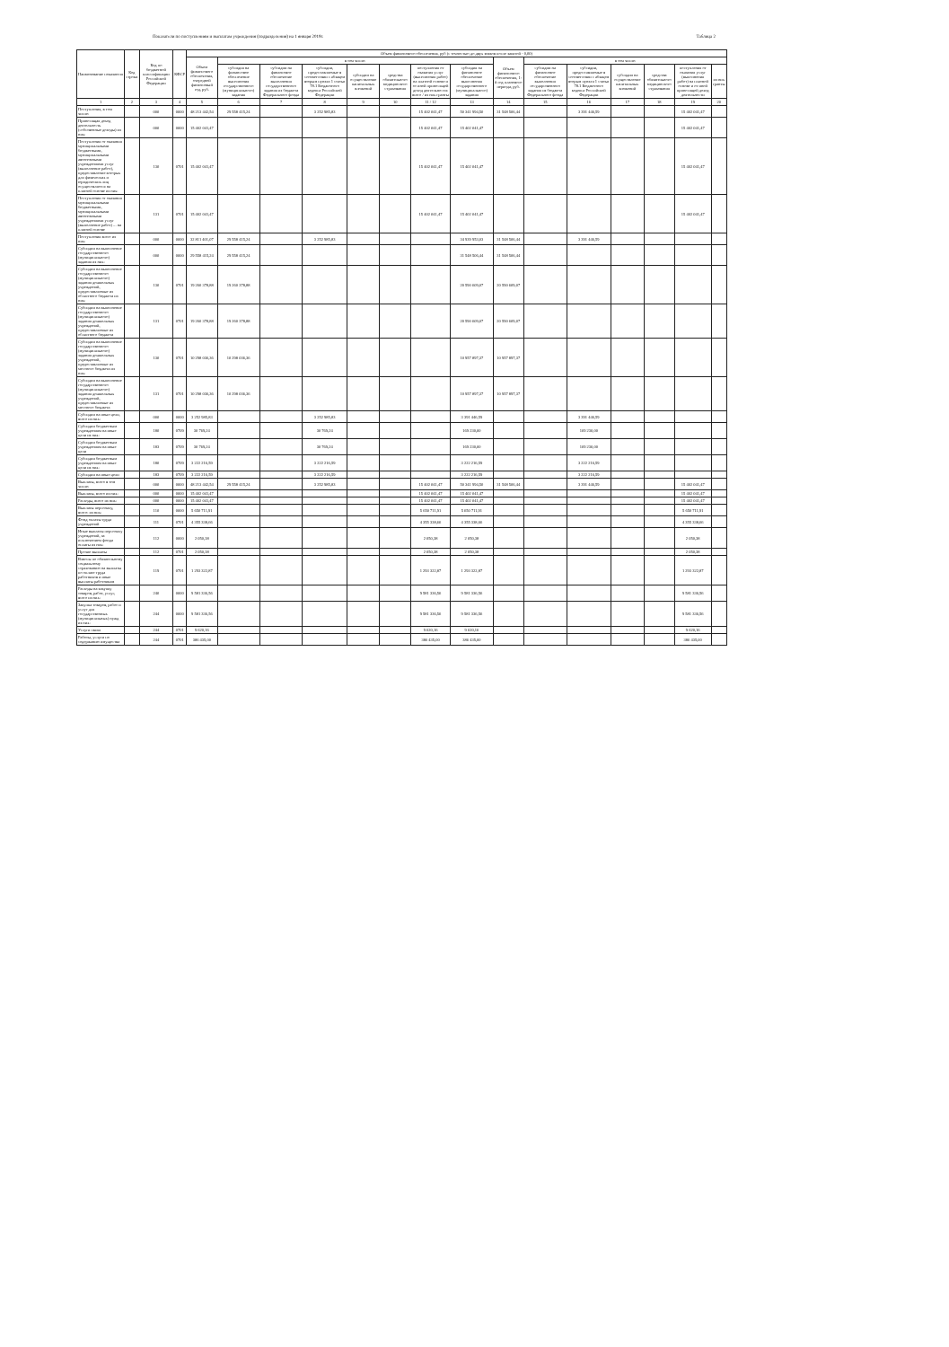Показатели по поступлениям и выплатам учреждения (подразделения) на 1 января 2019г. Таблица 2
| Наименование показателя | Код строки | Код по бюджетной классификации Российской Федерации | КФСР | Объем финансового обеспечения, руб (с точностью до двух знаков после запятой - 0,00) | | | | | | | | | | | | | | |
| --- | --- | --- | --- | --- | --- | --- | --- | --- | --- | --- | --- | --- | --- | --- | --- | --- | --- | --- |
| | | | | Объем финансового обеспечения, очередной финансовый год, руб. | в том числе: | | | | | | | Объем финансового обеспечения, 1-й год планового периода, руб. | в том числе: | | | | | |
| | | | | | субсидия на финансовое обеспечение выполнения государственного (муниципального) задания | субсидии на финансовое обеспечение выполнения государственного задания из бюджета Федерального фонда | субсидии, предоставляемые в соответствии с абзацем вторым пункта 1 статьи 78.1 Бюджетного кодекса Российской Федерации | субсидии на осуществление капитальных вложений | средства обязательного медицинского страхования | поступления от оказания услуг (выполнения работ) на платной основе и от иной приносящей доход деятельности: всего / из них гранты | субсидия на финансовое обеспечение выполнения государственного (муниципального) задания | | субсидии на финансовое обеспечение выполнения государственного задания из бюджета Федерального фонда | субсидии, предоставляемые в соответствии с абзацем вторым пункта 1 статьи 78.1 Бюджетного кодекса Российской Федерации | субсидии на осуществление капитальных вложений | средства обязательного медицинского страхования | поступления от оказания услуг (выполнения работ) на платной основе и от иной приносящей доход деятельности | из них гранты |
| 1 | 2 | 3 | 4 | 5 | 6 | 7 | 8 | 9 | 10 | 11 / 12 | 13 | 14 | 15 | 16 | 17 | 18 | 19 | 20 |
| Поступления, в том числе: | | 000 | 0000 | 48 213 442,54 | 29 558 415,24 | | 3 252 985,83 | | | 15 402 041,47 | 50 341 994,50 | 31 548 506,44 | | 3 391 446,59 | | | 15 402 041,47 | |
| Приносящая доход деятельность (собственные доходы) из них: | | 000 | 0000 | 15 402 041,47 | | | | | | 15 402 041,47 | 15 402 041,47 | | | | | | 15 402 041,47 | |
| Поступления от оказания муниципальными бюджетными, муниципальными автономными учреждениями услуг (выполнение работ), предоставление которых для физических и юридических лиц осуществляется на платной основе из них: | | 130 | 0701 | 15 402 041,47 | | | | | | 15 402 041,47 | 15 402 041,47 | | | | | | 15 402 041,47 | |
| Поступления от оказания муниципальными бюджетными, муниципальными автономными учреждениями услуг (выполнение работ) ... на платной основе | | 131 | 0701 | 15 402 041,47 | | | | | | 15 402 041,47 | 15 402 041,47 | | | | | | 15 402 041,47 | |
| Поступления всего из них: | | 000 | 0000 | 32 811 401,07 | 29 558 415,24 | | 3 252 985,83 | | | | 34 939 953,03 | 31 548 506,44 | | 3 391 446,59 | | | | |
| Субсидии на выполнение государственного (муниципального) задания из них: | | 000 | 0000 | 29 558 415,24 | 29 558 415,24 | | | | | | 31 548 506,44 | 31 548 506,44 | | | | | | |
| Субсидии на выполнение государственного (муниципального) задания дошкольных учреждений, предоставляемые из областного бюджета из них: | | 130 | 0701 | 19 260 378,88 | 19 260 378,88 | | | | | | 20 590 609,07 | 20 590 609,07 | | | | | | |
| Субсидии на выполнение государственного (муниципального) задания дошкольных учреждений, предоставляемые из областного бюджета | | 131 | 0701 | 19 260 378,88 | 19 260 378,88 | | | | | | 20 590 609,07 | 20 590 609,07 | | | | | | |
| Субсидии на выполнение государственного (муниципального) задания дошкольных учреждений, предоставляемые из местного бюджета из них: | | 130 | 0701 | 10 298 036,36 | 10 298 036,36 | | | | | | 10 957 897,37 | 10 957 897,37 | | | | | | |
| Субсидии на выполнение государственного (муниципального) задания дошкольных учреждений, предоставляемые из местного бюджета | | 131 | 0701 | 10 298 036,36 | 10 298 036,36 | | | | | | 10 957 897,37 | 10 957 897,37 | | | | | | |
| Субсидии на иные цели, всего из них: | | 000 | 0000 | 3 252 985,83 | | | 3 252 985,83 | | | | 3 391 446,59 | | | 3 391 446,59 | | | | |
| Субсидии бюджетным учреждениям на иные цели из них: | | 180 | 0709 | 30 769,24 | | | 30 769,24 | | | | 169 230,00 | | | 169 230,00 | | | | |
| Субсидии бюджетным учреждениям на иные цели | | 183 | 0709 | 30 769,24 | | | 30 769,24 | | | | 169 230,00 | | | 169 230,00 | | | | |
| Субсидии бюджетным учреждениям на иные цели из них: | | 180 | 0709 | 3 222 216,59 | | | 3 222 216,59 | | | | 3 222 216,59 | | | 3 222 216,59 | | | | |
| Субсидии на иные цели | | 183 | 0709 | 3 222 216,59 | | | 3 222 216,59 | | | | 3 222 216,59 | | | 3 222 216,59 | | | | |
| Выплаты, всего в том числе: | | 000 | 0000 | 48 213 442,54 | 29 558 415,24 | | 3 252 985,83 | | | 15 402 041,47 | 50 341 994,50 | 31 548 506,44 | | 3 391 446,59 | | | 15 402 041,47 | |
| Выплаты, всего из них: | | 000 | 0000 | 15 402 041,47 | | | | | | 15 402 041,47 | 15 402 041,47 | | | | | | 15 402 041,47 | |
| Расходы, всего из них: | | 000 | 0000 | 15 402 041,47 | | | | | | 15 402 041,47 | 15 402 041,47 | | | | | | 15 402 041,47 | |
| Выплаты персоналу, всего: из них: | | 110 | 0000 | 5 650 711,91 | | | | | | 5 650 711,91 | 5 650 711,91 | | | | | | 5 650 711,91 | |
| Фонд оплаты труда учреждений | | 111 | 0701 | 4 355 338,66 | | | | | | 4 355 338,66 | 4 355 338,66 | | | | | | 4 355 338,66 | |
| Иные выплаты персоналу учреждений, за исключением фонда оплаты из них: | | 112 | 0000 | 2 050,38 | | | | | | 2 050,38 | 2 050,38 | | | | | | 2 050,38 | |
| Прочие выплаты | | 112 | 0701 | 2 050,38 | | | | | | 2 050,38 | 2 050,38 | | | | | | 2 050,38 | |
| Взносы по обязательному социальному страхованию на выплаты по оплате труда работников и иные выплаты работникам | | 119 | 0701 | 1 293 322,87 | | | | | | 1 293 322,87 | 1 293 322,87 | | | | | | 1 293 322,87 | |
| Расходы на закупку товаров, работ, услуг, всего из них: | | 240 | 0000 | 9 581 336,56 | | | | | | 9 581 336,56 | 9 581 336,56 | | | | | | 9 581 336,56 | |
| Закупка товаров, работ и услуг для государственных (муниципальных) нужд из них: | | 244 | 0000 | 9 581 336,56 | | | | | | 9 581 336,56 | 9 581 336,56 | | | | | | 9 581 336,56 | |
| Услуги связи | | 244 | 0701 | 9 620,16 | | | | | | 9 620,16 | 9 620,16 | | | | | | 9 620,16 | |
| Работы, услуги по содержанию имущества | | 244 | 0701 | 386 435,00 | | | | | | 386 435,00 | 386 435,00 | | | | | | 386 435,00 | |